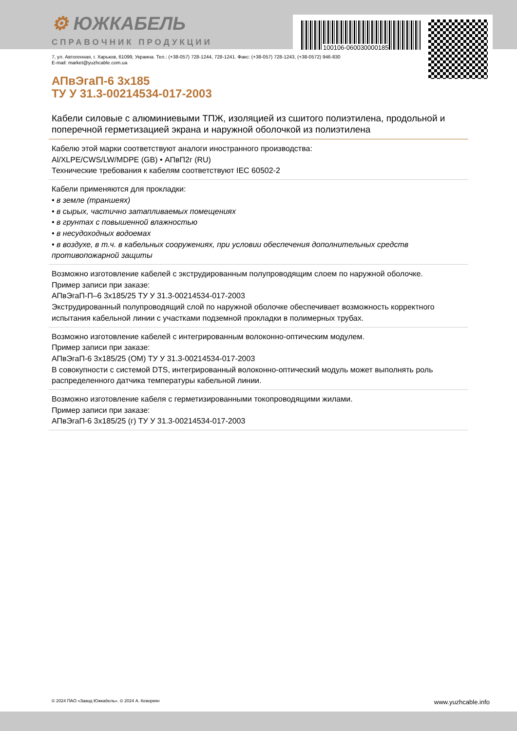100106-060030000185
⚙ ЮЖКАБЕЛЬ
СПРАВОЧНИК ПРОДУКЦИИ
7, ул. Автогенная, г. Харьков, 61099, Украина. Тел.: (+38-057) 728-1244, 728-1241. Факс: (+38-057) 728-1243, (+38-0572) 946-830
E-mail: market@yuzhcable.com.ua
АПвЭгаП-6 3х185
ТУ У 31.3-00214534-017-2003
Кабели силовые с алюминиевыми ТПЖ, изоляцией из сшитого полиэтилена, продольной и поперечной герметизацией экрана и наружной оболочкой из полиэтилена
Кабелю этой марки соответствуют аналоги иностранного производства:
Al/XLPE/CWS/LW/MDPE (GB) • АПвП2г (RU)
Технические требования к кабелям соответствуют IEC 60502-2
Кабели применяются для прокладки:
• в земле (траншеях)
• в сырых, частично затапливаемых помещениях
• в грунтах с повышенной влажностью
• в несудоходных водоемах
• в воздухе, в т.ч. в кабельных сооружениях, при условии обеспечения дополнительных средств противопожарной защиты
Возможно изготовление кабелей с экструдированным полупроводящим слоем по наружной оболочке.
Пример записи при заказе:
АПвЭгаП-П–6 3х185/25 ТУ У 31.3-00214534-017-2003
Экструдированный полупроводящий слой по наружной оболочке обеспечивает возможность корректного испытания кабельной линии с участками подземной прокладки в полимерных трубах.
Возможно изготовление кабелей с интегрированным волоконно-оптическим модулем.
Пример записи при заказе:
АПвЭгаП-6 3х185/25 (ОМ) ТУ У 31.3-00214534-017-2003
В совокупности с системой DTS, интегрированный волоконно-оптический модуль может выполнять роль распределенного датчика температуры кабельной линии.
Возможно изготовление кабеля с герметизированными токопроводящими жилами.
Пример записи при заказе:
АПвЭгаП-6 3х185/25 (г) ТУ У 31.3-00214534-017-2003
© 2024 ПАО «Завод Южкабель». © 2024 А. Кеворкян www.yuzhcable.info